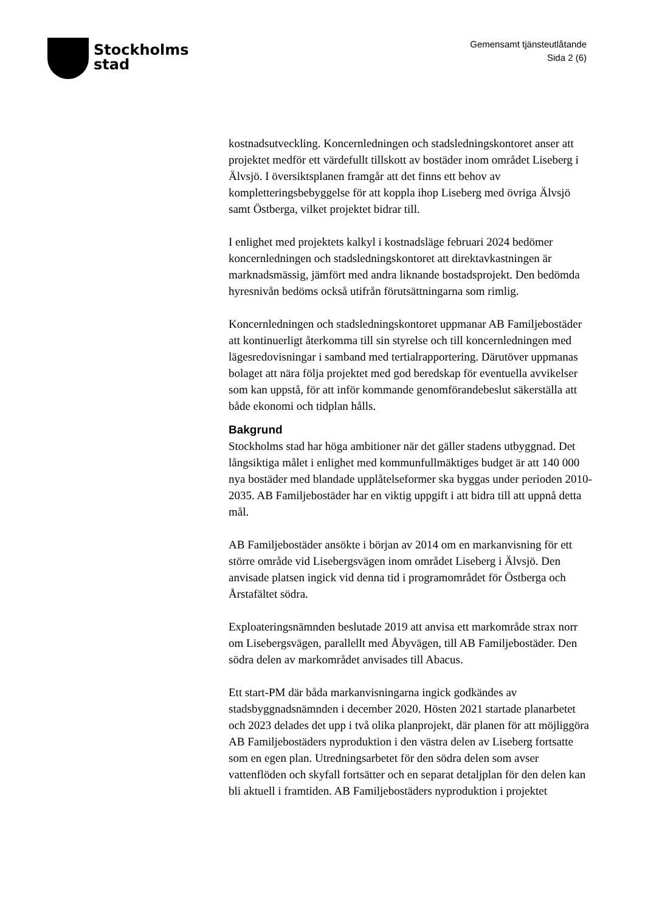Stockholms
stad
Gemensamt tjänsteutlåtande
Sida 2 (6)
kostnadsutveckling. Koncernledningen och stadsledningskontoret anser att projektet medför ett värdefullt tillskott av bostäder inom området Liseberg i Älvsjö. I översiktsplanen framgår att det finns ett behov av kompletteringsbebyggelse för att koppla ihop Liseberg med övriga Älvsjö samt Östberga, vilket projektet bidrar till.
I enlighet med projektets kalkyl i kostnadsläge februari 2024 bedömer koncernledningen och stadsledningskontoret att direktavkastningen är marknadsmässig, jämfört med andra liknande bostadsprojekt. Den bedömda hyresnivån bedöms också utifrån förutsättningarna som rimlig.
Koncernledningen och stadsledningskontoret uppmanar AB Familjebostäder att kontinuerligt återkomma till sin styrelse och till koncernledningen med lägesredovisningar i samband med tertialrapportering. Därutöver uppmanas bolaget att nära följa projektet med god beredskap för eventuella avvikelser som kan uppstå, för att inför kommande genomförandebeslut säkerställa att både ekonomi och tidplan hålls.
Bakgrund
Stockholms stad har höga ambitioner när det gäller stadens utbyggnad. Det långsiktiga målet i enlighet med kommunfullmäktiges budget är att 140 000 nya bostäder med blandade upplåtelseformer ska byggas under perioden 2010-2035. AB Familjebostäder har en viktig uppgift i att bidra till att uppnå detta mål.
AB Familjebostäder ansökte i början av 2014 om en markanvisning för ett större område vid Lisebergsvägen inom området Liseberg i Älvsjö. Den anvisade platsen ingick vid denna tid i programområdet för Östberga och Årstafältet södra.
Exploateringsnämnden beslutade 2019 att anvisa ett markområde strax norr om Lisebergsvägen, parallellt med Åbyvägen, till AB Familjebostäder. Den södra delen av markområdet anvisades till Abacus.
Ett start-PM där båda markanvisningarna ingick godkändes av stadsbyggnadsnämnden i december 2020. Hösten 2021 startade planarbetet och 2023 delades det upp i två olika planprojekt, där planen för att möjliggöra AB Familjebostäders nyproduktion i den västra delen av Liseberg fortsatte som en egen plan. Utredningsarbetet för den södra delen som avser vattenflöden och skyfall fortsätter och en separat detaljplan för den delen kan bli aktuell i framtiden. AB Familjebostäders nyproduktion i projektet